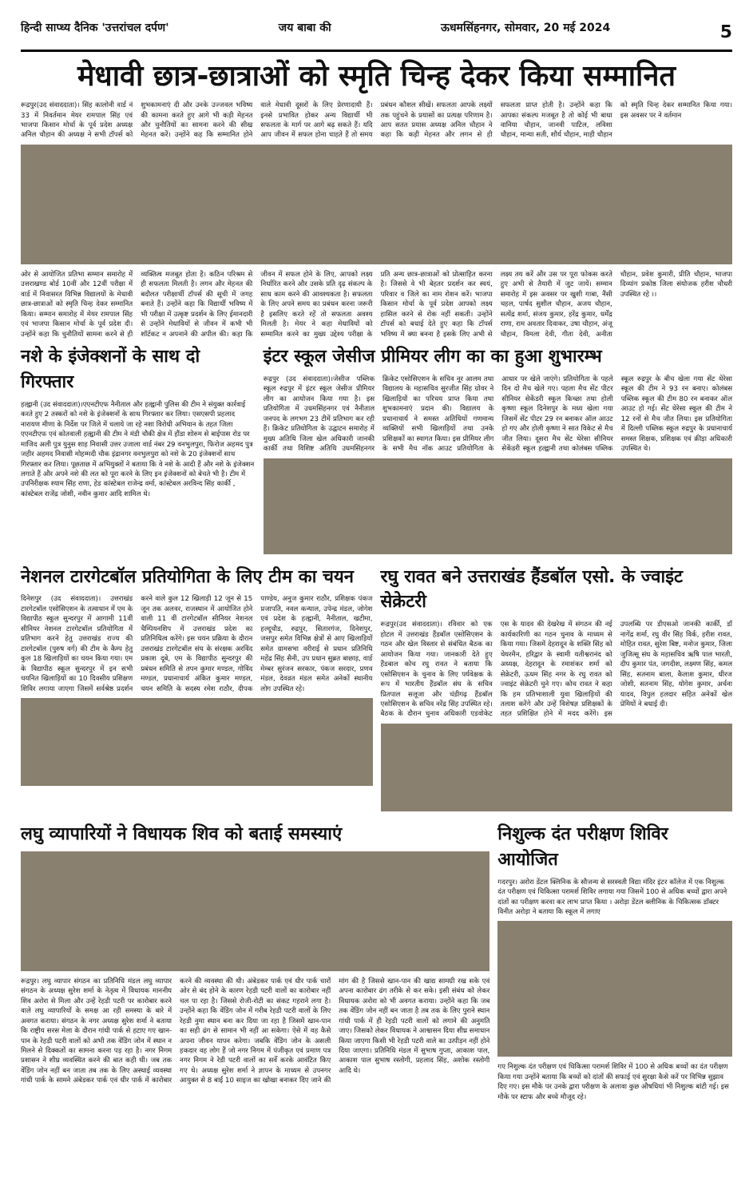हिन्दी साप्ध्य दैनिक 'उत्तरांचल दर्पण' जय बाबा की ऊधमसिंहनगर, सोमवार, 20 मई 2024 5
मेधावी छात्र-छात्राओं को स्मृति चिन्ह देकर किया सम्मानित
रूद्रपुर(उद संवाददाता)। सिंह कालोनी वार्ड नं 33 में निवर्तमान मेयर रामपाल सिंह एवं भाजपा किसान मोर्चा के पूर्व प्रदेश अध्यक्ष अनिल चौहान की अध्यक्ष ने सभी टॉपर्स को शुभकामनाएं दी और उनके उज्जवल भविष्य की कामना करते हुए आगे भी कड़ी मेहनत और चुनौतियों का सामना करने की सीख मेहनत करें। उन्होंने कह कि सम्मानित होने वाले मेधावी दूसरों के लिए प्रेरणादायी हैं। इनसे प्रभावित होकर अन्य विद्यार्थी भी सफलता के मार्ग पर आगे बढ़ सकते हैं। यदि आप जीवन में सफल होना चाहते हैं तो समय प्रबंधन कौशल सीखें। सफलता आपके लक्ष्यों तक पहुंचने के प्रयासों का प्रत्यक्ष परिणाम है। आप सतत प्रयास अध्यक्ष अनिल चौहान ने कहा कि कड़ी मेहनत और लगन से ही सफलता प्राप्त होती है। उन्होंने कहा कि आपका संकल्प मजबूत है तो कोई भी बाधा वानिया चौहान, जानवी पाटिल, लविशा चौहान, मान्या सती, शौर्य चौहान, माही चौहान को स्मृति चिन्ह देकर सम्मानित किया गया। इस अवसर पर ने वर्तमान
ओर से आयोजित प्रतिभा सम्मान समारोह में उत्तराखण्ड बोर्ड 10वीं और 12वीं परीक्षा में वार्ड में निवासरत विभिन्न विद्यालयों के मेधावी छात्र-छात्राओं को स्मृति चिन्ह देकर सम्मानित किया। सम्मान समारोह में मेयर रामपाल सिंह एवं भाजपा किसान मोर्चा के पूर्व प्रदेश दी। उन्होंने कहा कि चुनौतियों सामना करने से ही व्यक्तित्व मजबूत होता है। कठिन परिश्रम से ही सफलता मिलती है। लगन और मेहनत की बदौलत परीक्षार्थी टॉपर्स की सूची में जगह बनाते हैं। उन्होंने कहा कि विद्यार्थी भविष्य में भी परीक्षा में उत्कृष्ट प्रदर्शन के लिए ईमानदारी से उन्होंने मेधावियों से जीवन में कभी भी शॉर्टकट न अपनाने की अपील की। कहा कि जीवन में सफल होने के लिए, आपको लक्ष्य निर्धारित करने और उसके प्रति दृढ़ संकल्प के साथ काम करने की आवश्यकता है। सफलता के लिए अपने समय का प्रबंधन करना जरूरी है इसलिए करते रहें तो सफलता अवश्य मिलती है। मेयर ने कहा मेधावियों को सम्मानित करने का मुख्य उद्देश्य परीक्षा के प्रति अन्य छात्र-छात्राओं को प्रोत्साहित करना है। जिससे वे भी बेहतर प्रदर्शन कर स्वयं, परिवार व जिले का नाम रोशन करें। भाजपा किसान मोर्चा के पूर्व प्रदेश आपको लक्ष्य हासिल करने से रोक नहीं सकती। उन्होंने टॉपर्स को बधाई देते हुए कहा कि टॉपर्स भविष्य में क्या बनना है इसके लिए अभी से लक्ष्य तय करें और उस पर पूरा फोकस करते हुए अभी से तैयारी में जुट जायें। सम्मान समारोह में इस अवसर पर खुशी गाबा, नैंसी चहल, पार्षद सुशील चौहान, अजय चौहान, सत्येंद्र शर्मा, संजय कुमार, हरेंद्र कुमार, धर्मेंद्र राणा, राम अवतार दिवाकर, उषा चौहान, अंजू चौहान, विमला देवी, गीता देवी, अनीता चौहान, प्रवेश कुमारी, प्रीति चौहान, भाजपा दिव्यांग प्रकोष्ठ जिला संयोजक हरीश चौधरी उपस्थित रहे ।।
नशे के इंजेक्शनों के साथ दो गिरफ्तार
हल्द्वानी (उद संवाददाता)।एएनटीएफ नैनीताल और हल्द्वानी पुलिस की टीम ने संयुक्त कार्रवाई करते हुए 2 तस्करों को नशे के इंजेक्शनों के साथ गिरफ्तार कर लिया। एसएसपी प्रहलाद नारायण मीणा के निर्देश पर जिले में चलाये जा रहे नशा विरोधी अभियान के तहत जिला एएनटीएफ एवं कोतवाली हल्द्वानी की टीम ने मंडी चौकी क्षेत्र में हौंडा शोरुम से बाईपास रोड पर माजिद अली पुत्र युनुस शाह निवासी उत्तर उजाला वार्ड नंबर 29 वनभुलपुरा, फिरोज अहमद पुत्र जहीर अहमद निवासी मोहम्मदी चौक इंद्रानगर वनभुलपुरा को नशे के 20 इंजेक्शनों साथ गिरफ्तार कर लिया। पूछताछ में अभियुक्तों ने बताया कि वे नशे के आदी हैं और नशे के इंजेक्शन लगाते हैं और अपने नशे की लत को पूरा करने के लिए इन इंजेक्शनों को बेचते भी है। टीम में उपनिरीक्षक श्याम सिंह राणा, हेड कांस्टेबल राजेन्द्र वर्मा, कांस्टेबल अरविन्द सिंह कार्की , कांस्टेबल राजेंद्र जोशी, नवीन कुमार आदि शामिल थे।
इंटर स्कूल जेसीज प्रीमियर लीग का का हुआ शुभारम्भ
रूद्रपुर (उद संवाददाता)।जेसीज पब्लिक स्कूल रुद्रपुर में इंटर स्कूल जेसीज प्रीमियर लीग का आयोजन किया गया है। इस प्रतियोगिता में उधमसिंहनगर एवं नैनीताल जनपद के लगभग 23 टीमें प्रतिभाग कर रही हैं। क्रिकेट प्रतियोगिता के उद्घाटन समारोह में मुख्य अतिथि जिला खेल अधिकारी जानकी कार्की तथा विशिष्ट अतिथि उधमसिंहनगर क्रिकेट एसोसिएशन के सचिव नूर आलम तथा विद्यालय के महासचिव सुरजीत सिंह ग्रोवर ने खिलाड़ियों का परिचय प्राप्त किया तथा शुभकामनाएं प्रदान की। विद्यालय के प्रधानाचार्य ने समस्त अतिथियों गणमान्य व्यक्तियों सभी खिलाड़ियों तथा उनके प्रशिक्षकों का स्वागत किया। इस प्रीमियर लीग के सभी मैच नॉक आउट प्रतियोगिता के आधार पर खेले जाएंगे। प्रतियोगिता के पहले दिन दो मैच खेले गए। पहला मैच सेंट पीटर सीनियर सेकेंडरी स्कूल किच्छा तथा होली कृष्णा स्कूल दिनेशपुर के मध्य खेला गया जिसमें सेंट पीटर 29 रन बनाकर ऑल आउट हो गए और होली कृष्णा ने सात विकेट से मैच जीत लिया। दूसरा मैच सेंट थेरेसा सीनियर सेकेंडरी स्कूल हल्द्वानी तथा कोलंबस पब्लिक स्कूल रुद्रपुर के बीच खेला गया सेंट थेरेसा स्कूल की टीम ने 93 रन बनाए। कोलंबस पब्लिक स्कूल की टीम 80 रन बनाकर ऑल आउट हो गई। सेंट थेरेसा स्कूल की टीम ने 12 रनों से मैच जीत लिया। इस प्रतियोगिता में दिल्ली पब्लिक स्कूल रुद्रपुर के प्रधानाचार्य समस्त शिक्षक, प्रशिक्षक एवं क्रीड़ा अधिकारी उपस्थित थे।
नेशनल टारगेटबॉल प्रतियोगिता के लिए टीम का चयन
दिनेशपुर (उद संवाददाता)। उत्तराखंड टारगेटबॉल एसोसिएशन के तत्वाधान में एम के विद्यापीठ स्कूल सुन्दरपुर में आगामी 11वीं सीनियर नेशनल टारगेटबॉल प्रतियोगिता में प्रतिभाग करने हेतु उत्तराखंड राज्य की टारगेटबॉल (पुरुष वर्ग) की टीम के कैम्प हेतु कुल 18 खिलाड़ियों का चयन किया गया। एम के विद्यापीठ स्कूल सुन्दरपुर में इन सभी चयनित खिलाड़ियों का 10 दिवसीय प्रशिक्षण शिविर लगाया जाएगा जिसमें सर्वश्रेष्ठ प्रदर्शन करने वाले कुल 12 खिलाड़ी 12 जून से 15 जून तक अलवर, राजस्थान में आयोजित होने वाली 11 वीं टारगेटबॉल सीनियर नेशनल चैम्पियनशिप में उत्तराखंड प्रदेश का प्रतिनिधित्व करेंगे। इस चयन प्रक्रिया के दौरान उत्तराखंड टारगेटबॉल संघ के संरक्षक अरविंद प्रकाश दूबे, एम के विद्यापीठ सुन्दरपुर की प्रबंधन समिति से तपन कुमार मण्डल, गोविंद मण्डल, प्रधानाचार्य अंकित कुमार मण्डल, चयन समिति के सदस्य रमेश राठौर, दीपक पाण्डेय, अनुज कुमार राठौर, प्रशिक्षक पंकज प्रजापति, नवल कन्याल, उपेन्द्र मंडल, जोगेश एवं प्रदेश के हल्द्वानी, नैनीताल, खटीमा, हल्दूचौड, रुद्रपुर, सितारगंज, दिनेशपुर, जसपुर समेत विभिन्न क्षेत्रों से आए खिलाड़ियों समेत ग्रामसभा वरीराई से प्रधान प्रतिनिधि महेंद्र सिंह सैनी, उप प्रधान सुब्रत बाछाड़, वार्ड मेम्बर सुरंजन सरकार, पंकज सरदार, प्रणव मंडल, देवव्रत मंडल समेत अनेकों स्थानीय लोग उपस्थित रहे।
रघु रावत बने उत्तराखंड हैंडबॉल एसो. के ज्वाइंट सेक्रेटरी
रूद्रपुर(उद संवाददाता)। रविवार को एक होटल में उत्तराखंड हैंडबॉल एसोसिएशन के गठन और खेल विस्तार से संबंधित बैठक का आयोजन किया गया। जानकारी देते हुए हैंडबाल कोच रघु रावत ने बताया कि एसोसिएशन के चुनाव के लिए पर्यवेक्षक के रूप में भारतीय हैंडबॉल संघ के सचिव प्रितपाल सलूजा और चंडीगढ़ हैंडबॉल एसोसिएशन के सचिव नरेंद्र सिंह उपस्थित रहे। बैठक के दौरान चुनाव अधिकारी एडवोकेट एस के यादव की देखरेख में संगठन की नई कार्यकारिणी का गठन चुनाव के माध्यम से किया गया। जिसमें देहरादून के शक्ति सिंह को चेयरमैन, हरिद्वार के स्वामी यतीश्वरानंद को अध्यक्ष, देहरादून के रमाशंकर शर्मा को सेक्रेटरी, ऊधम सिंह नगर के रघु रावत को ज्वाइंट सेक्रेटरी चुने गए। कोच रावत ने कहा कि हम प्रतिभाशाली युवा खिलाड़ियों की तलाश करेंगे और उन्हें विशेषज्ञ प्रशिक्षकों के तहत प्रशिक्षित होने में मदद करेंगे। इस उपलब्धि पर डीएसओ जानकी कार्की, डॉ नागेंद्र शर्मा, रघु वीर सिंह विर्क, हरीश रावत, मोहित रावत, सुरेश बिष्ट, मनोज कुमार, जिला जुजित्सू संघ के महासचिव ऋषि पाल भारती, दीप कुमार पंत, जगदीश, लक्ष्मण सिंह, कमल सिंह, सतनाम बाला, कैलाश कुमार, धीरज जोशी, सतनाम सिंह, योगेश कुमार, अर्चना यादव, विपुल हलदार सहित अनेकों खेल प्रेमियों ने बधाई दी।
लघु व्यापारियों ने विधायक शिव को बताई समस्याएं
रूद्रपुर। लघु व्यापार संगठन का प्रतिनिधि मंडल लघु व्यापार संगठन के अध्यक्ष सुरेश शर्मा के नेतृत्व में विधायक माननीय शिव अरोरा से मिला और उन्हें रेहडी पटरी पर कारोबार करने वाले लघु व्यापारियों के समक्ष आ रही समस्या के बारे में अवगत कराया। संगठन के नगर अध्यक्ष सुरेश शर्मा ने बताया कि राष्ट्रीय सरस मेला के दौरान गांधी पार्क से हटाए गए खान-पान के रेहडी पटरी वालों को अभी तक वेंडिंग जोन में स्थान न मिलने से दिक्कतों का सामना करना पड़ रहा है। नगर निगम प्रशासन ने शीघ्र व्यवस्थित करने की बात कही थी। जब तक वेंडिंग जोन नहीं बन जाता तब तक के लिए अस्थाई व्यवस्था गांधी पार्क के सामने अंबेडकर पार्क एवं धीर पार्क में कारोबार करने की व्यवस्था की थी। अंबेडकर पार्क एवं धीर पार्क चारों ओर से बंद होने के कारण रेहडी पटरी वालों का कारोबार नहीं चल पा रहा है। जिससे रोजी-रोटी का संकट गहराने लगा है। उन्होंने कहा कि वेंडिंग जोन में गरीब रेहडी पटरी वालों के लिए रेहडी नुमा स्थान बना कर दिया जा रहा है जिसमें खान-पान का सही ढंग से सामान भी नहीं आ सकेगा। ऐसे में वह कैसे अपना जीवन यापन करेगा। जबकि वेंडिंग जोन के असली हकदार वह लोग हैं जो नगर निगम में पंजीकृत एवं प्रमाण पत्र नगर निगम ने रेडी पटरी वालों का सर्वे करके आवंटित किए गए थे। अध्यक्ष सुरेश शर्मा ने ज्ञापन के माध्यम से उपनगर आयुक्त से 8 बाई 10 साइज का खोखा बनाकर दिए जाने की मांग की है जिससे खान-पान की खाद्य सामग्री रख सके एवं अपना कारोबार ढंग तरीके से कर सके। इसी संबंध को लेकर विधायक अरोरा को भी अवगत कराया। उन्होंने कहा कि जब तक वेंडिंग जोन नहीं बन जाता है तब तक के लिए पुराने स्थान गांधी पार्क में ही रेहडी पटरी वालों को लगाने की अनुमति जाए। जिसको लेकर विधायक ने आश्वासन दिया शीघ्र समाधान किया जाएगा किसी भी रेहडी पटरी वाले का उत्पीड़न नहीं होने दिया जाएगा। प्रतिनिधि मंडल में सुभाष गुप्ता, आकाश पाल, आकाश पाल सुभाष रस्तोगी, प्रहलाद सिंह, अशोक रस्तोगी आदि थे।
निशुल्क दंत परीक्षण शिविर आयोजित
गदरपुर। अरोरा डेंटल क्लिनिक के सौजन्य से सरस्वती विद्या मंदिर इंटर कॉलेज में एक निशुल्क दंत परीक्षण एवं चिकित्सा परामर्श शिविर लगाया गया जिसमें 100 से अधिक बच्चों द्वारा अपने दांतों का परीक्षण करवा कर लाभ प्राप्त किया । अरोड़ा डेंटल क्लीनिक के चिकित्सक डॉक्टर विनीत अरोड़ा ने बताया कि स्कूल में लगाए
गए निशुल्क दंत परीक्षण एवं चिकित्सा परामर्श शिविर में 100 से अधिक बच्चों का दंत परीक्षण किया गया उन्होंने बताया कि बच्चों को दांतों की सफाई एवं सुरक्षा कैसे करें पर विभिन्न सुझाव दिए गए। इस मौके पर उनके द्वारा परीक्षण के अलावा कुछ औषधियां भी निशुल्क बांटी गई। इस मौके पर स्टाफ और बच्चे मौजूद रहे।